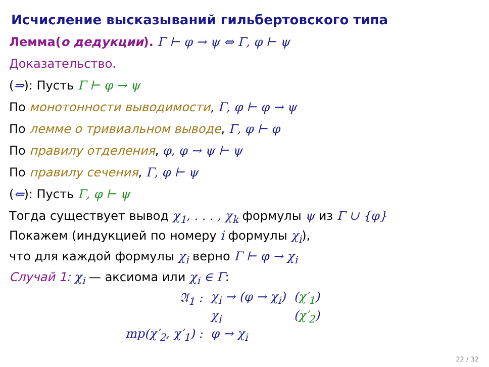Исчисление высказываний гильбертовского типа
Лемма(о дедукции). Γ ⊢ φ → ψ ⇔ Γ, φ ⊢ ψ
Доказательство.
(⇒): Пусть Γ ⊢ φ → ψ
По монотонности выводимости, Γ, φ ⊢ φ → ψ
По лемме о тривиальном выводе, Γ, φ ⊢ φ
По правилу отделения, φ, φ → ψ ⊢ ψ
По правилу сечения, Γ, φ ⊢ ψ
(⇐): Пусть Γ, φ ⊢ ψ
Тогда существует вывод χ<sub>1</sub>, . . . , χ<sub>k</sub> формулы ψ из Γ ∪ {φ}
Покажем (индукцией по номеру i формулы χ<sub>i</sub>),
что для каждой формулы χ<sub>i</sub> верно Γ ⊢ φ → χ<sub>i</sub>
Случай 1: χ<sub>i</sub> — аксиома или χ<sub>i</sub> ∈ Γ:
| 𝔄<sub>1</sub> : | χ<sub>i</sub> → (φ → χ<sub>i</sub>) | ( χ′<sub>1</sub> ) |
| | χ<sub>i</sub> | ( χ′<sub>2</sub> ) |
| mp(χ′<sub>2</sub>, χ′<sub>1</sub>) : | φ → χ<sub>i</sub> | |
22 / 32